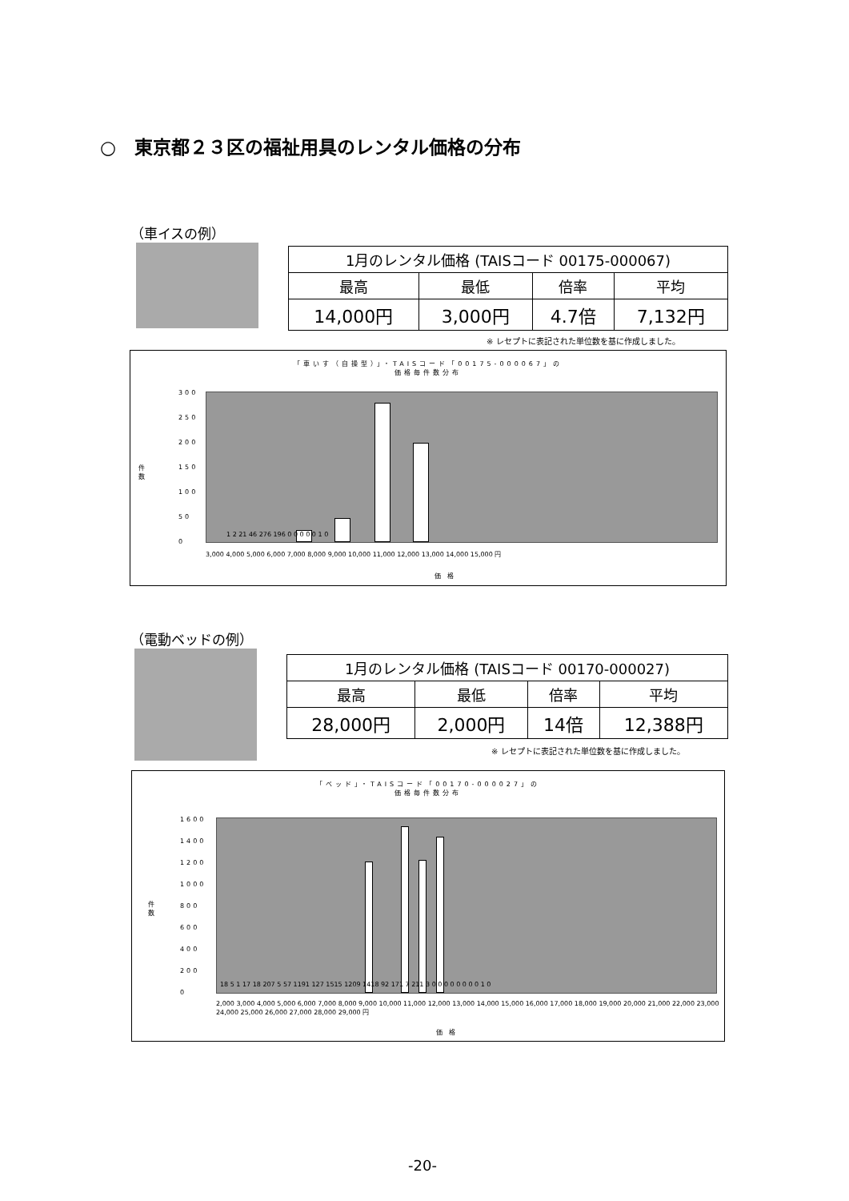○　東京都２３区の福祉用具のレンタル価格の分布
（車イスの例）
| 1月のレンタル価格 (TAISコード 00175-000067) | | | |
| 最高 | 最低 | 倍率 | 平均 |
| 14,000円 | 3,000円 | 4.7倍 | 7,132円 |
※ レセプトに表記された単位数を基に作成しました。
「車いす（自操型）」・TAISコード「00175-000067」の
価格毎件数分布
300
250
200
150
100
50
0
件
数
3,000 4,000 5,000 6,000 7,000 8,000 9,000 10,000 11,000 12,000 13,000 14,000 15,000 円
価　格
1 2 21 46 276 196 0 0 0 0 0 1 0
（電動ベッドの例）
| 1月のレンタル価格 (TAISコード 00170-000027) | | | |
| 最高 | 最低 | 倍率 | 平均 |
| 28,000円 | 2,000円 | 14倍 | 12,388円 |
※ レセプトに表記された単位数を基に作成しました。
「ベッド」・TAISコード「00170-000027」の
価格毎件数分布
1600
1400
1200
1000
800
600
400
200
0
件
数
2,000 3,000 4,000 5,000 6,000 7,000 8,000 9,000 10,000 11,000 12,000 13,000 14,000 15,000 16,000 17,000 18,000 19,000 20,000 21,000 22,000 23,000 24,000 25,000 26,000 27,000 28,000 29,000 円
価　格
18 5 1 17 18 207 5 57 1191 127 1515 1209 1418 92 171 7 211 3 0 0 0 0 0 0 0 0 1 0
-20-